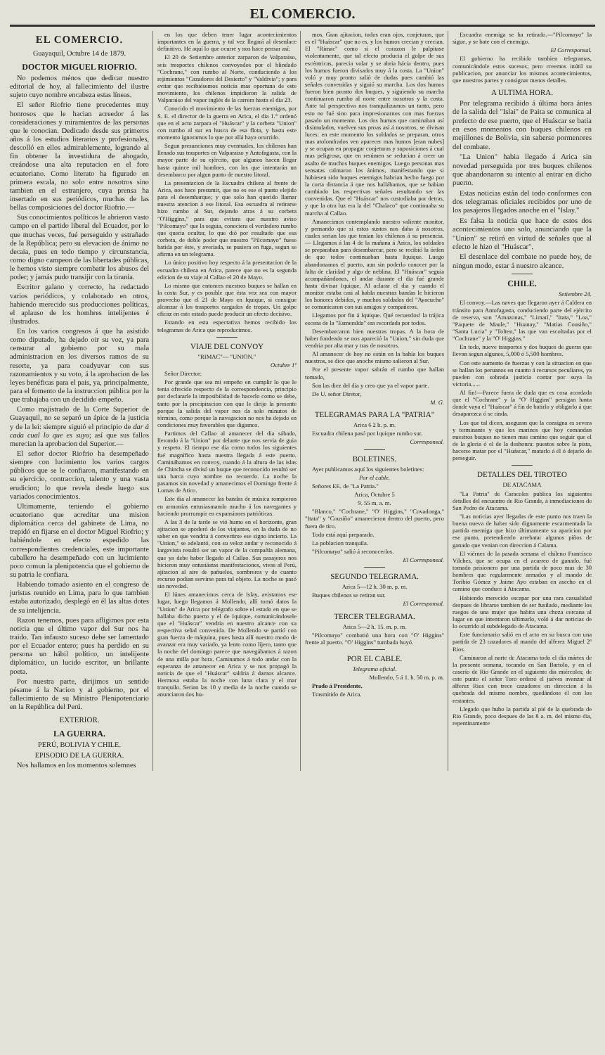EL COMERCIO.
EL COMERCIO.
Guayaquil, Octubre 14 de 1879.
DOCTOR MIGUEL RIOFRIO.
No podemos ménos que dedicar nuestro editorial de hoy, al fallecimiento del ilustre sujeto cuyo nombre encabeza estas líneas.
El señor Riofrio tiene precedentes muy honrosos que le hacian acreedor á las consideraciones y miramientos de las personas que le conocian. Dedicado desde sus primeros años á los estudios literarios y profesionales, descolló en ellos admirablemente, logrando al fin obtener la investidura de abogado, creándose una alta reputacion en el foro ecuatoriano. Como literato ha figurado en primera escala, no solo entre nosotros sino tambien en el estranjero, cuya prensa ha insertado en sus periódicos, muchas de las bellas composiciones del doctor Riofrio.—
Sus conocimientos políticos le abrieron vasto campo en el partido liberal del Ecuador, por lo que muchas veces, fué perseguido y estrañado de la República; pero su elevacion de ánimo no decaia, pues en todo tiempo y circunstancia, como digno campeon de las libertades públicas, le hemos visto siempre combatir los abusos del poder; y jamás pudo transijir con la tiranía.
Escritor galano y correcto, ha redactado varios periódicos, y colaborado en otros, habiendo merecido sus producciones políticas, el aplauso de los hombres intelijentes é ilustrados.
En los varios congresos á que ha asistido como diputado, ha dejado oir su voz, ya para censurar al gobierno por su mala administracion en los diversos ramos de su resorte, ya para coadyuvar con sus razonamientos y su voto, á la aprobacion de las leyes benéficas para el pais, ya, principalmente, para el fomento de la instruccion pública por la que trabajaba con un decidido empeño.
Como majistrado de la Corte Superior de Guayaquil, no se separó un ápice de la justicia y de la lei: siempre siguió el principio de dar á cada cual lo que es suyo; así que sus fallos merecian la aprobacion del Superior.—
El señor doctor Riofrio ha desempeñado siempre con lucimiento los varios cargos públicos que se le confiaron, manifestando en su ejercicio, contraccion, talento y una vasta erudicion; lo que revela desde luego sus variados conocimientos.
Ultimamente, teniendo el gobierno ecuatoriano que acreditar una mision diplomática cerca del gabinete de Lima, no trepidó en fijarse en el doctor Miguel Riofrio; y habiéndole en efecto espedido las correspondientes credenciales, este importante caballero ha desempeñado con un lucimiento poco comun la plenipotencia que el gobierno de su patria le confiara.
Habiendo tomado asiento en el congreso de juristas reunido en Lima, para lo que tambien estaba autorizado, desplegó en él las altas dotes de su intelijencia.
Razon tenemos, pues para afligirnos por esta noticia que el último vapor del Sur nos ha traido. Tan infausto suceso debe ser lamentado por el Ecuador entero; pues ha perdido en su persona un hábil político, un intelijente diplomático, un lucido escritor, un brillante poeta.
Por nuestra parte, dirijimos un sentido pésame á la Nacion y al gobierno, por el fallecimiento de su Ministro Plenipotenciario en la República del Perú.
EXTERIOR.
LA GUERRA.
PERÚ, BOLIVIA Y CHILE.
EPISODIO DE LA GUERRA.
Nos hallamos en los momentos solemnes
en los que deben tener lugar acontecimientos importantes en la guerra, y tal vez llegará al desenlace definitivo. Hé aquí lo que ocurre y nos hace pensar así:
El 20 de Setiembre anterior zarparon de Valparaiso, seis trasportes chilenos convoyados por el blindado "Cochrane," con rumbo al Norte, conduciendo á los rejimientos "Cazadores del Desierto" y "Valdivia"; y para evitar que recibiésemos noticia mas oportuna de este movimiento, los chilenos impidieron la salida de Valparaiso del vapor inglés de la carrera hasta el dia 23.
Conocido el movimiento de las fuerzas enemigas, por S. E. el director de la guerra en Arica, el dia 1.° ordenó que en el acto zarpara el "Huáscar" y la corbeta "Union" con rumbo al sur en busca de esa flota, y hasta este momento ignoramos lo que por allá haya ocurrido.
Segun presunciones muy eventuales, los chilenos han llenado sus trasportes en Valparaiso y Antofagasta, con la mayor parte de su ejército, que algunos hacen llegar hasta quince mil hombres, con los que intentarán un desembarco por algun punto de nuestro litoral.
La presentacion de la Escuadra chilena al frente de Arica, nos hace presumir, que no es ese el punto elejido para el desembarque; y que solo han querido llamar nuestra atencion á ese litoral. Esa escuadra al retirarse hizo rumbo al Sur, dejando atras á su corbeta "O'Higgins," para que evitara que nuestro aviso "Pilcomayo" que la seguia, conociera el verdadero rumbo que queria ocultar, lo que dió por resultado que esa corbeta, de doble poder que nuestro "Pilcomayo" fuese batida por éste, y averiada, se pusiera en fuga, segun se afirma en un telegrama.
Lo único positivo hoy respecto á la presentacion de la escuadra chilena en Arica, parece que no es la segunda edicion de su viaje al Callao el 20 de Mayo.
Lo mismo que entonces nuestros buques se hallan en la costa Sur, y es posible que ésta vez sea con mayor provecho que el 21 de Mayo en Iquique, si consigue alcanzar á los trasportes cargados de tropas. Un golpe eficaz en este estado puede producir un efecto decisivo.
Estando en esta espectativa hemos recibido los telegramas de Arica que reproducimos.
VIAJE DEL CONVOY
"RIMAC"— "UNION."
Octubre 1º
Señor Director:
Por grande que sea mi empeño en cumplir lo que le tenia ofrecido respecto de la correspondencia, principio por declararle la imposibilidad de hacerlo como se debe, tanto por la precipitacion con que le dirijo la presente porque la salida del vapor nos da solo minutos de término, como porque la navegacion no nos ha dejado en condiciones muy favorables que digamos.
Partimos del Callao al amanecer del dia sábado, llevando á la "Union" por delante que nos servia de guia y respeto. El tiempo ese dia como todos los siguientes fué magnífico hasta nuestra llegada á este puerto. Caminábamos en convoy, cuando á la altura de las islas de Chincha se divisó un buque que reconocido resultó ser una barca cuyo nombre no recuerdo. La noche la pasamos sin novedad y amanecimos el Domingo frente á Lomas de Atico.
Este dia al amanecer las bandas de música rompieron en armonías entusiasmando mucho á los navegantes y haciendo prorrumpir en expansiones patrióticas.
A las 3 de la tarde se vió humo en el horizonte, gran ajitacion se apoderó de los viajantes, en la duda de no saber en que vendria á convertirse ese signo incierto. La "Union," se adelantó, con su veloz andar y reconocido á largavista resultó ser un vapor de la compañía alemana, que ya debe haber llegado al Callao. Sus pasajeros nos hicieron muy entusiástas manifestaciones, vivas al Perú, ajitacion al aire de pañuelos, sombreros y de cuanto recurso podian servirse para tal objeto. La noche se pasó sin novedad.
El lúnes amanecimos cerca de Islay, avistamos ese lugar, luego llegamos á Mollendo, allí tomó datos la "Union" de Arica por telégrafo sobre el estado en que se hallaba dicho puerto y el de Iquique, comunicándosele que el "Huáscar" vendria en nuestro alcance con su respectiva señal convenida. De Mollendo se partió con gran fuerza de máquina, pues hasta allí nuestro modo de avanzar era muy variado, ya lento como lijero, tanto que la noche del domingo parece que navegábamos á razon de una milla por hora. Caminamos á todo andar con la esperanza de amanecer en Arica y se nos propagó la noticia de que el "Huáscar" saldria á darnos alcance. Hermosa estaba la noche con luna clara y el mar tranquilo. Serian las 10 y media de la noche cuando se anunciaron dos hu-
mos. Gran ajitacion, todos eran ojos, conjeturas, que es el "Huáscar" que no es, y los humos crecian y crecian. El "Rimac" como si el corazon le palpitase violentamente, que tal efecto producia el golpe de sus escéntricas, parecia volar y se abria hácia dentro, pues los humos fueron divisados muy á la costa. La "Union" voló y muy pronto salió de dudas pues cambió las señales convenidas y siguió su marcha. Los dos humos fueron bien pronto dos buques, y siguiendo su marcha continuaron rumbo al norte entre nosotros y la costa. Ante tal perspectiva nos tranquilizamos un tanto, pero esto no fué sino para impresionarnos con mas fuerzas pasado un momento. Los dos humos que caminaban así disimulados, vuelven sus proas así á nosotros, se divisan luces: en este momento los soldados se preparan, otros mas atolondrados ven aparecer mas humos [eran nubes] y se ocupan en propagar conjeturas y suposiciones á cual mas peligrosa, que en resúmen se reducian á creer un asalto de muchos buques enemigos. Luego personas mas sensatas calmaron los ánimos, manifestando que si hubiesen sido buques enemigos habrian hecho fuego por la corta distancia á que nos hallábamos, que se habian cambiado las respectivas señales resultando ser las convenidas. Que el "Huáscar" nos custodiaba por detras, y que la otra luz era la del "Chalaco" que continuaba su marcha al Callao.
Amanecimos contemplando nuestro valiente monitor, y pensando que si estos sustos nos daba á nosotros, cuales serian los que tenian los chilenos á su presencia.— Llegamos á las 4 de la mañana á Arica, los soldados se preparaban para desembarcar, pero se recibió la órden de que todos continuaban hasta Iquique. Luego abandonamos el puerto, aun sin poderlo conocer por la falta de claridad y algo de neblina. El "Huáscar" seguia acompañándonos, el andar durante el dia fué grande hasta divisar Iquique. Al aclarar el dia y cuando el monitor estaba casi al habla nuestras bandas le hicieron los honores debidos, y muchos soldados del "Ayacucho" se comunicaron con sus amigos y compañeros.
Llegamos por fin á Iquique. Qué recuerdos! la trájica escena de la "Esmeralda" era recordada por todos.
Desembarcaron bien nuestras tropas. A la hora de haber fondeado se nos apareció la "Union," sin duda que vendria por alta mar y tras de nosotros.
Al amanecer de hoy no están en la bahía los buques nuestros, se dice que anoche mismo salieron al Sur.
Por el presente vapor sabrán el rumbo que hallan tomado,
Son las diez del dia y creo que ya el vapor parte.
De U. señor Diretor,
M. G.
TELEGRAMAS PARA LA "PATRIA"
Arica 6 2 h. p. m.
Escuadra chilena pasó por Iquique rumbo sur.
Corresponsal.
BOLETINES.
Ayer publicamos aquí los siguientes boletines:
Por el cable.
Señores EE. de "La Patria."
Arica, Octubre 5
9. 55 m. a. m.
"Blanco," "Cochrane," "O' Higgins," "Covadonga," "Itata" y "Cousiño" amanecieron dentro del puerto, pero fuera de tiro.
Todo está aquí preparado.
La poblacion tranquila.
"Pilcomayo" salió á reconocerlos.
El Corresponsal.
SEGUNDO TELEGRAMA.
Arica 5—12 h. 30 m. p. m.
Buques chilenos se retiran sur.
El Corresponsal.
TERCER TELEGRAMA.
Arica 5—2 h. 15. m. p. m.
"Pilcomayo" combatió una hora con "O' Higgins" frente al puerto. "O' Higgins" tumbada huyó.
POR EL CABLE.
Telegrama oficial.
Mollendo, 5 á 1. h. 50 m. p. m.
Prado á Presidente.
Trasmitido de Arica.
Escuadra enemiga se ha retirado.—"Pilcomayo" la sigue, y se bate con el enemigo.
El Corresponsal.
El gobierno ha recibido tambien telegramas, comunicándole estos sucesos; pero creemos inútil su publicacion, por anunciar los mismos acontecimientos, que nuestros partes y consignar menos detalles.
A ULTIMA HORA.
Por telegrama recibido á última hora ántes de la salida del "Islai" de Paita se comunica al prefecto de ese puerto, que el Huáscar se batia en esos momentos con buques chilenos en mejillones de Bolivia, sin saberse pormenores del combate.
"La Union" habia llegado á Arica sin novedad perseguida por tres buques chilenos que abandonaron su intento al entrar en dicho puerto.
Estas noticias están del todo conformes con dos telegramas oficiales recibidos por uno de los pasajeros llegados anoche en el "Islay."
Es falsa la noticia que hace de estos dos acontecimientos uno solo, anunciando que la "Union" se retiró en virtud de señales que al efecto le hizo el "Huáscar".
El desenlace del combate no puede hoy, de ningun modo, estar á nuestro alcance.
CHILE.
Setiembre 24.
El convoy.—Las naves que llegaron ayer á Caldera en tránsito para Antofagasta, conduciendo parte del ejército de reserva, son "Amazonas," "Limarí," "Itata," "Loa," "Paquete de Maule," "Huanay," "Matias Cousiño," "Santa Lucia" y "Tolten," las que van escoltadas por el "Cochrane" y la "O' Higgins."
En todo, nueve trasportes y dos buques de guerra que llevan segun algunos, 5,000 ó 5,500 hombres.
Con este aumento de fuerzas y con la situacion en que se hallan los peruanos en cuanto á recursos peculiares, ya pueden con sobrada justicia contar por suya la victoria......
Al fin!—Parece fuera de duda que es cosa acordada que el "Cochrane" y la "O' Higgins" persigan hasta donde vaya el "Huáscar" á fin de batirlo y obligarlo á que desaparezca ó se rinda.
Los que tal dicen, aseguran que la consigna es severa y terminante y que los marinos que hoy comandan nuestros buques no tienen mas camino que seguir que el de la gloria ó el de la deshonra: puestos sobre la pista, hacerse matar por el "Huáscar," matarlo á él ó dejarlo de perseguir.
DETALLES DEL TIROTEO
DE ATACAMA
"La Patria" de Caracoles publica los siguientes detalles del encuentro de Rio Grande, á inmediaciones de San Pedro de Atacama.
"Las noticias ayer llegadas de este punto nos traen la buena nueva de haber sido dignamente escarmentada la partida enemiga que hizo últimamente su aparicion por ese punto, pretendiendo arrebatar algunos piños de ganado que venian con direccion á Calama.
El viérnes de la pasada semana el chileno Francisco Vilches, que se ocupa en el acarreo de ganado, fué tomado prisionero por una partida de poco mas de 30 hombres que regularmente armados y al mando de Toribio Gómez y Jaime Ayo estaban en asecho en el camino que conduce á Atacama.
Habiendo merecido escapar por una rara casualidad despues de librarse tambien de ser fusilado, mediante los ruegos de una mujer que habita una choza cercana al lugar en que intentaron ultimarlo, voló á dar noticias de lo ocurrido al subdelegado de Atacama.
Este funcionario salió en el acto en su busca con una partida de 23 cazadores al mando del alferez Miguel 2º Rios.
Caminaron al norte de Atacama todo el dia mártes de la presente semana, tocando en San Bartolo, y en el caserío de Rio Grande en el siguiente dia miércoles; de este punto el señor Toro ordenó el juéves avanzar al alferez Rios con trece cazadores en direccion á la quebrada del mismo nombre, quedándose él con los restantes.
Llegado que hubo la partida al pié de la quebrada de Rio Grande, poco despues de las 8 a. m. del mismo dia, repentinamente